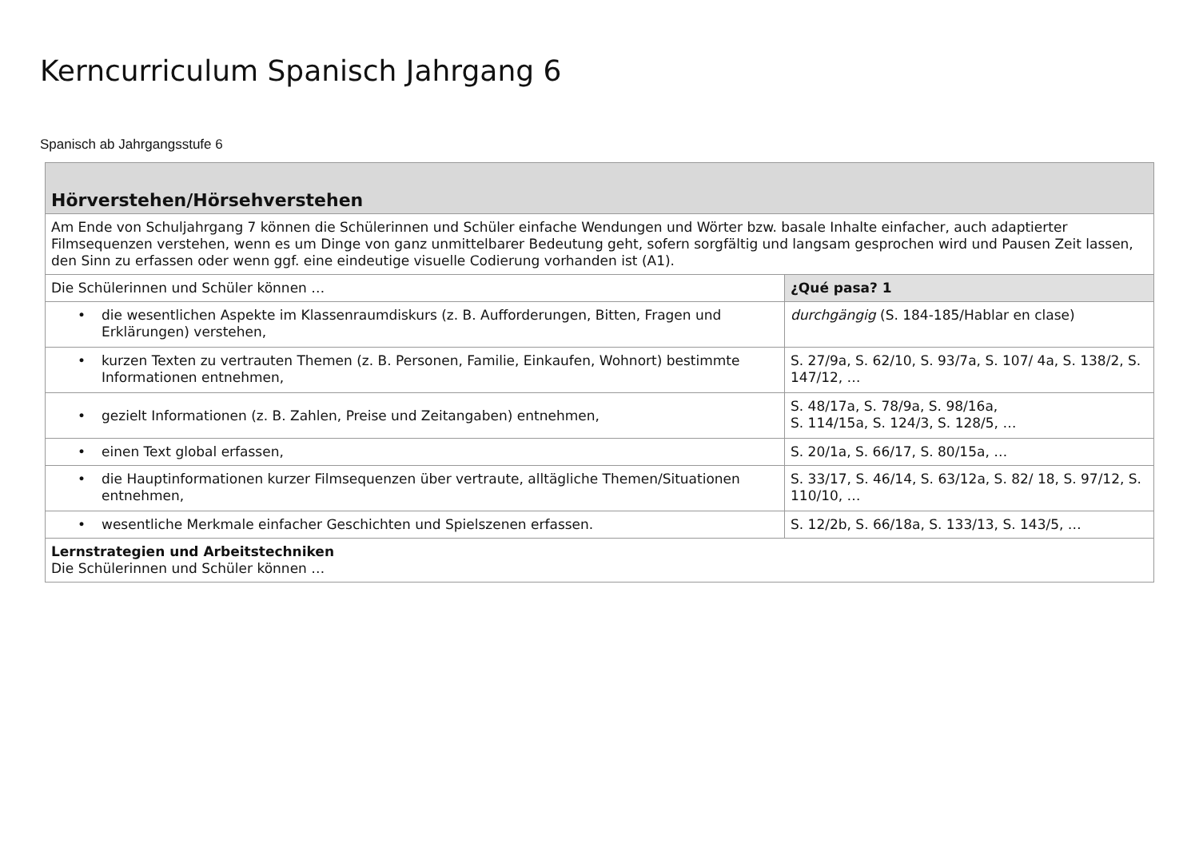Kerncurriculum Spanisch Jahrgang 6
Spanisch ab Jahrgangsstufe 6
| Hörverstehen/Hörsehverstehen | |
| --- | --- |
| Am Ende von Schuljahrgang 7 können die Schülerinnen und Schüler einfache Wendungen und Wörter bzw. basale Inhalte einfacher, auch adaptierter Filmsequenzen verstehen, wenn es um Dinge von ganz unmittelbarer Bedeutung geht, sofern sorgfältig und langsam gesprochen wird und Pausen Zeit lassen, den Sinn zu erfassen oder wenn ggf. eine eindeutige visuelle Codierung vorhanden ist (A1). | |
| Die Schülerinnen und Schüler können … | ¿Qué pasa? 1 |
| • die wesentlichen Aspekte im Klassenraumdiskurs (z. B. Aufforderungen, Bitten, Fragen und Erklärungen) verstehen, | durchgängig (S. 184-185/Hablar en clase) |
| • kurzen Texten zu vertrauten Themen (z. B. Personen, Familie, Einkaufen, Wohnort) bestimmte Informationen entnehmen, | S. 27/9a, S. 62/10, S. 93/7a, S. 107/ 4a, S. 138/2, S. 147/12, … |
| • gezielt Informationen (z. B. Zahlen, Preise und Zeitangaben) entnehmen, | S. 48/17a, S. 78/9a, S. 98/16a, S. 114/15a, S. 124/3, S. 128/5, … |
| • einen Text global erfassen, | S. 20/1a, S. 66/17, S. 80/15a, … |
| • die Hauptinformationen kurzer Filmsequenzen über vertraute, alltägliche Themen/Situationen entnehmen, | S. 33/17, S. 46/14, S. 63/12a, S. 82/ 18, S. 97/12, S. 110/10, … |
| • wesentliche Merkmale einfacher Geschichten und Spielszenen erfassen. | S. 12/2b, S. 66/18a, S. 133/13, S. 143/5, … |
| Lernstrategien und Arbeitstechniken Die Schülerinnen und Schüler können … | |